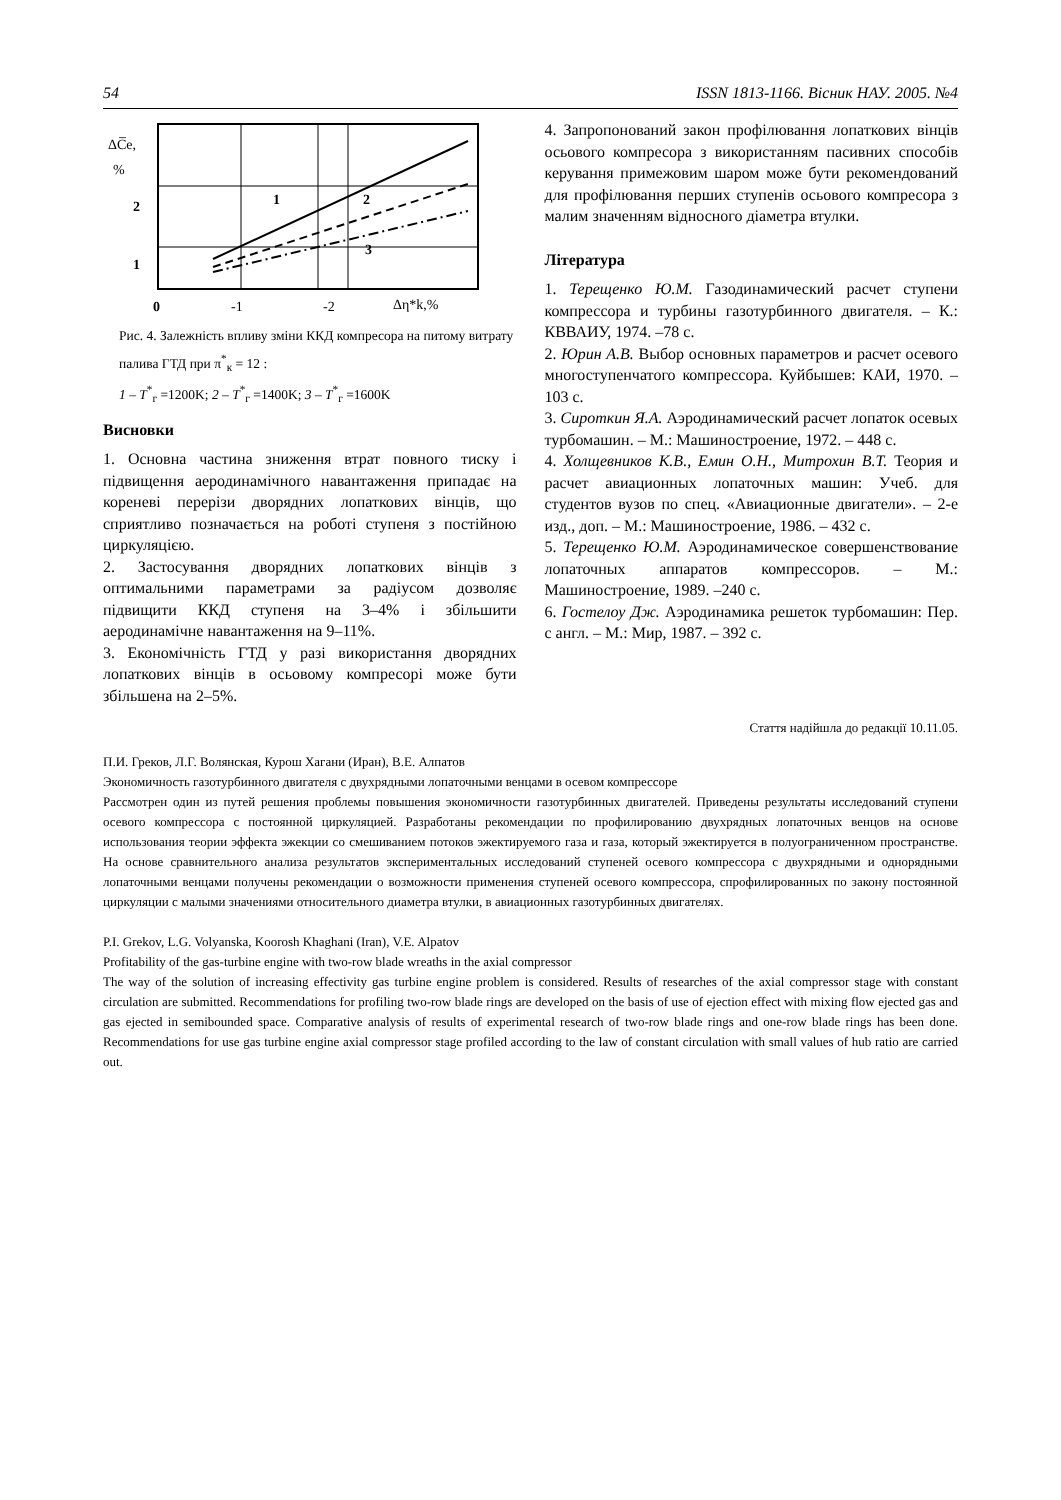54 ISSN 1813-1166. Вісник НАУ. 2005. №4
ΔC̅e,
%
2
1
0
-1
-2
Δη*k,%
1
2
3
Рис. 4. Залежність впливу зміни ККД компресора на питому витрату палива ГТД при π<sup>*</sup><sub>к</sub> = 12 :
1 – T<sup>*</sup><sub>г</sub> =1200K; 2 – T<sup>*</sup><sub>г</sub> =1400K; 3 – T<sup>*</sup><sub>г</sub> =1600K
Висновки
1. Основна частина зниження втрат повного тиску і підвищення аеродинамічного навантаження припадає на кореневі перерізи дворядних лопаткових вінців, що сприятливо позначається на роботі ступеня з постійною циркуляцією.
2. Застосування дворядних лопаткових вінців з оптимальними параметрами за радіусом дозволяє підвищити ККД ступеня на 3–4% і збільшити аеродинамічне навантаження на 9–11%.
3. Економічність ГТД у разі використання дворядних лопаткових вінців в осьовому компресорі може бути збільшена на 2–5%.
4. Запропонований закон профілювання лопаткових вінців осьового компресора з використанням пасивних способів керування примежовим шаром може бути рекомендований для профілювання перших ступенів осьового компресора з малим значенням відносного діаметра втулки.
Література
1. Терещенко Ю.М. Газодинамический расчет ступени компрессора и турбины газотурбинного двигателя. – К.: КВВАИУ, 1974. –78 с.
2. Юрин А.В. Выбор основных параметров и расчет осевого многоступенчатого компрессора. Куйбышев: КАИ, 1970. – 103 с.
3. Сироткин Я.А. Аэродинамический расчет лопаток осевых турбомашин. – М.: Машиностроение, 1972. – 448 с.
4. Холщевников К.В., Емин О.Н., Митрохин В.Т. Теория и расчет авиационных лопаточных машин: Учеб. для студентов вузов по спец. «Авиационные двигатели». – 2-е изд., доп. – М.: Машиностроение, 1986. – 432 с.
5. Терещенко Ю.М. Аэродинамическое совершенствование лопаточных аппаратов компрессоров. – М.: Машиностроение, 1989. –240 с.
6. Гостелоу Дж. Аэродинамика решеток турбомашин: Пер. с англ. – М.: Мир, 1987. – 392 с.
Стаття надійшла до редакції 10.11.05.
П.И. Греков, Л.Г. Волянская, Курош Хагани (Иран), В.Е. Алпатов
Экономичность газотурбинного двигателя с двухрядными лопаточными венцами в осевом компрессоре
Рассмотрен один из путей решения проблемы повышения экономичности газотурбинных двигателей. Приведены результаты исследований ступени осевого компрессора с постоянной циркуляцией. Разработаны рекомендации по профилированию двухрядных лопаточных венцов на основе использования теории эффекта эжекции со смешиванием потоков эжектируемого газа и газа, который эжектируется в полуограниченном пространстве. На основе сравнительного анализа результатов экспериментальных исследований ступеней осевого компрессора с двухрядными и однорядными лопаточными венцами получены рекомендации о возможности применения ступеней осевого компрессора, спрофилированных по закону постоянной циркуляции с малыми значениями относительного диаметра втулки, в авиационных газотурбинных двигателях.
P.I. Grekov, L.G. Volyanska, Koorosh Khaghani (Iran), V.E. Alpatov
Profitability of the gas-turbine engine with two-row blade wreaths in the axial compressor
The way of the solution of increasing effectivity gas turbine engine problem is considered. Results of researches of the axial compressor stage with constant circulation are submitted. Recommendations for profiling two-row blade rings are developed on the basis of use of ejection effect with mixing flow ejected gas and gas ejected in semibounded space. Comparative analysis of results of experimental research of two-row blade rings and one-row blade rings has been done. Recommendations for use gas turbine engine axial compressor stage profiled according to the law of constant circulation with small values of hub ratio are carried out.